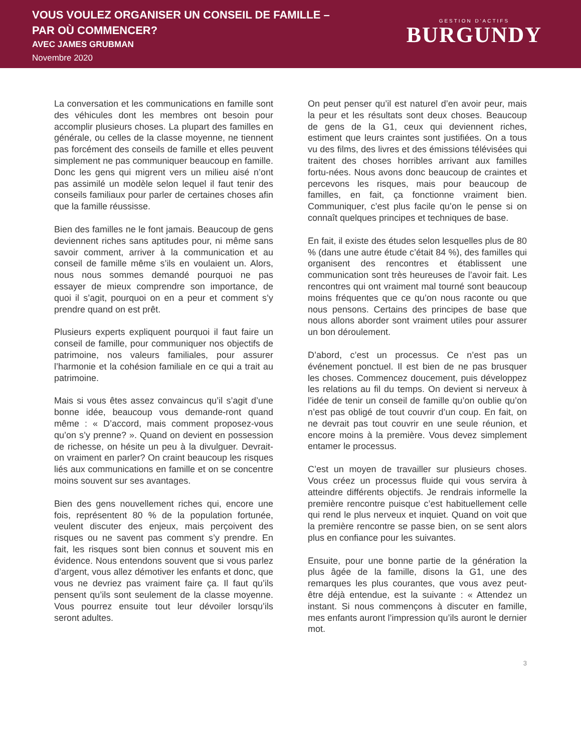VOUS VOULEZ ORGANISER UN CONSEIL DE FAMILLE –
PAR OÙ COMMENCER?
AVEC JAMES GRUBMAN
Novembre 2020
GESTION D'ACTIFS
BURGUNDY
La conversation et les communications en famille sont des véhicules dont les membres ont besoin pour accomplir plusieurs choses. La plupart des familles en générale, ou celles de la classe moyenne, ne tiennent pas forcément des conseils de famille et elles peuvent simplement ne pas communiquer beaucoup en famille. Donc les gens qui migrent vers un milieu aisé n’ont pas assimilé un modèle selon lequel il faut tenir des conseils familiaux pour parler de certaines choses afin que la famille réussisse.
Bien des familles ne le font jamais. Beaucoup de gens deviennent riches sans aptitudes pour, ni même sans savoir comment, arriver à la communication et au conseil de famille même s’ils en voulaient un. Alors, nous nous sommes demandé pourquoi ne pas essayer de mieux comprendre son importance, de quoi il s’agit, pourquoi on en a peur et comment s’y prendre quand on est prêt.
Plusieurs experts expliquent pourquoi il faut faire un conseil de famille, pour communiquer nos objectifs de patrimoine, nos valeurs familiales, pour assurer l’harmonie et la cohésion familiale en ce qui a trait au patrimoine.
Mais si vous êtes assez convaincus qu’il s’agit d’une bonne idée, beaucoup vous demande-ront quand même : « D’accord, mais comment proposez-vous qu’on s’y prenne? ». Quand on devient en possession de richesse, on hésite un peu à la divulguer. Devrait-on vraiment en parler? On craint beaucoup les risques liés aux communications en famille et on se concentre moins souvent sur ses avantages.
Bien des gens nouvellement riches qui, encore une fois, représentent 80 % de la population fortunée, veulent discuter des enjeux, mais perçoivent des risques ou ne savent pas comment s’y prendre. En fait, les risques sont bien connus et souvent mis en évidence. Nous entendons souvent que si vous parlez d’argent, vous allez démotiver les enfants et donc, que vous ne devriez pas vraiment faire ça. Il faut qu’ils pensent qu’ils sont seulement de la classe moyenne. Vous pourrez ensuite tout leur dévoiler lorsqu’ils seront adultes.
On peut penser qu’il est naturel d’en avoir peur, mais la peur et les résultats sont deux choses. Beaucoup de gens de la G1, ceux qui deviennent riches, estiment que leurs craintes sont justifiées. On a tous vu des films, des livres et des émissions télévisées qui traitent des choses horribles arrivant aux familles fortu-nées. Nous avons donc beaucoup de craintes et percevons les risques, mais pour beaucoup de familles, en fait, ça fonctionne vraiment bien. Communiquer, c’est plus facile qu’on le pense si on connaît quelques principes et techniques de base.
En fait, il existe des études selon lesquelles plus de 80 % (dans une autre étude c’était 84 %), des familles qui organisent des rencontres et établissent une communication sont très heureuses de l’avoir fait. Les rencontres qui ont vraiment mal tourné sont beaucoup moins fréquentes que ce qu’on nous raconte ou que nous pensons. Certains des principes de base que nous allons aborder sont vraiment utiles pour assurer un bon déroulement.
D’abord, c’est un processus. Ce n’est pas un événement ponctuel. Il est bien de ne pas brusquer les choses. Commencez doucement, puis développez les relations au fil du temps. On devient si nerveux à l’idée de tenir un conseil de famille qu’on oublie qu’on n’est pas obligé de tout couvrir d’un coup. En fait, on ne devrait pas tout couvrir en une seule réunion, et encore moins à la première. Vous devez simplement entamer le processus.
C’est un moyen de travailler sur plusieurs choses. Vous créez un processus fluide qui vous servira à atteindre différents objectifs. Je rendrais informelle la première rencontre puisque c’est habituellement celle qui rend le plus nerveux et inquiet. Quand on voit que la première rencontre se passe bien, on se sent alors plus en confiance pour les suivantes.
Ensuite, pour une bonne partie de la génération la plus âgée de la famille, disons la G1, une des remarques les plus courantes, que vous avez peut-être déjà entendue, est la suivante : « Attendez un instant. Si nous commençons à discuter en famille, mes enfants auront l’impression qu’ils auront le dernier mot.
3